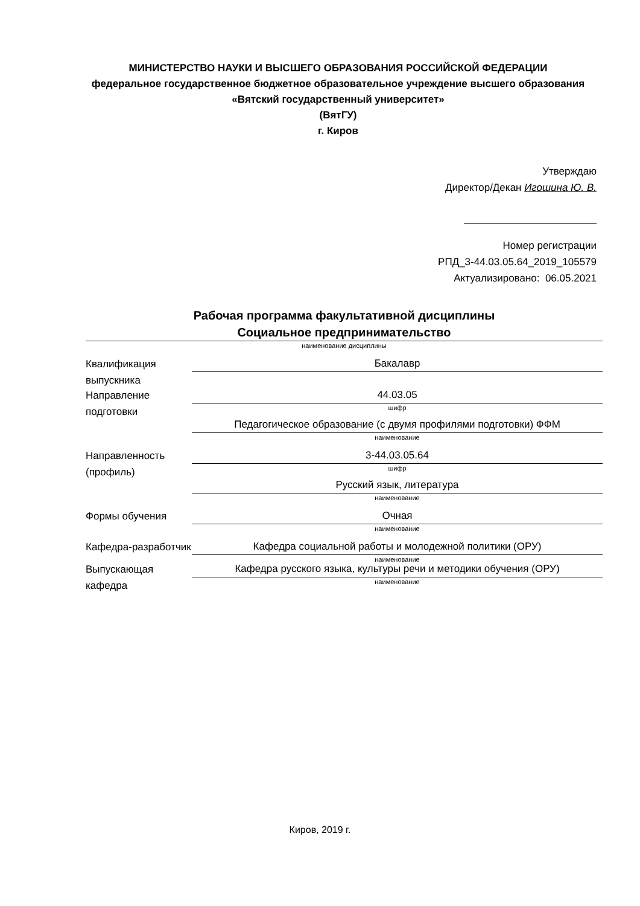МИНИСТЕРСТВО НАУКИ И ВЫСШЕГО ОБРАЗОВАНИЯ РОССИЙСКОЙ ФЕДЕРАЦИИ
федеральное государственное бюджетное образовательное учреждение высшего образования «Вятский государственный университет»
(ВятГУ)
г. Киров
Утверждаю
Директор/Декан Игошина Ю. В.
Номер регистрации
РПД_3-44.03.05.64_2019_105579
Актуализировано: 06.05.2021
Рабочая программа факультативной дисциплины
Социальное предпринимательство
наименование дисциплины
Квалификация выпускника
Бакалавр
Направление подготовки
44.03.05
шифр
Педагогическое образование (с двумя профилями подготовки) ФФМ
наименование
Направленность (профиль)
3-44.03.05.64
шифр
Русский язык, литература
наименование
Формы обучения
Очная
наименование
Кафедра-разработчик
Кафедра социальной работы и молодежной политики (ОРУ)
наименование
Выпускающая кафедра
Кафедра русского языка, культуры речи и методики обучения (ОРУ)
наименование
Киров, 2019 г.